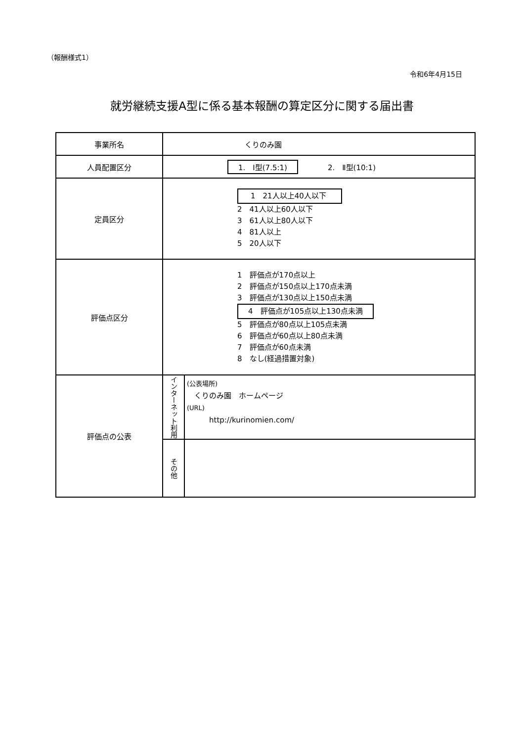（報酬様式1）
令和6年4月15日
就労継続支援A型に係る基本報酬の算定区分に関する届出書
| 事業所名 | くりのみ園 | |
| 人員配置区分 | 1. Ⅰ型(7.5:1) 2. Ⅱ型(10:1) | |
| 定員区分 | 1 21人以上40人以下 2 41人以上60人以下 3 61人以上80人以下 4 81人以上 5 20人以下 | |
| 評価点区分 | 1 評価点が170点以上 2 評価点が150点以上170点未満 3 評価点が130点以上150点未満 4 評価点が105点以上130点未満 5 評価点が80点以上105点未満 6 評価点が60点以上80点未満 7 評価点が60点未満 8 なし(経過措置対象) | |
| 評価点の公表 | インターネット利用 | (公表場所) くりのみ園 ホームページ (URL) http://kurinomien.com/ |
| | その他 | |